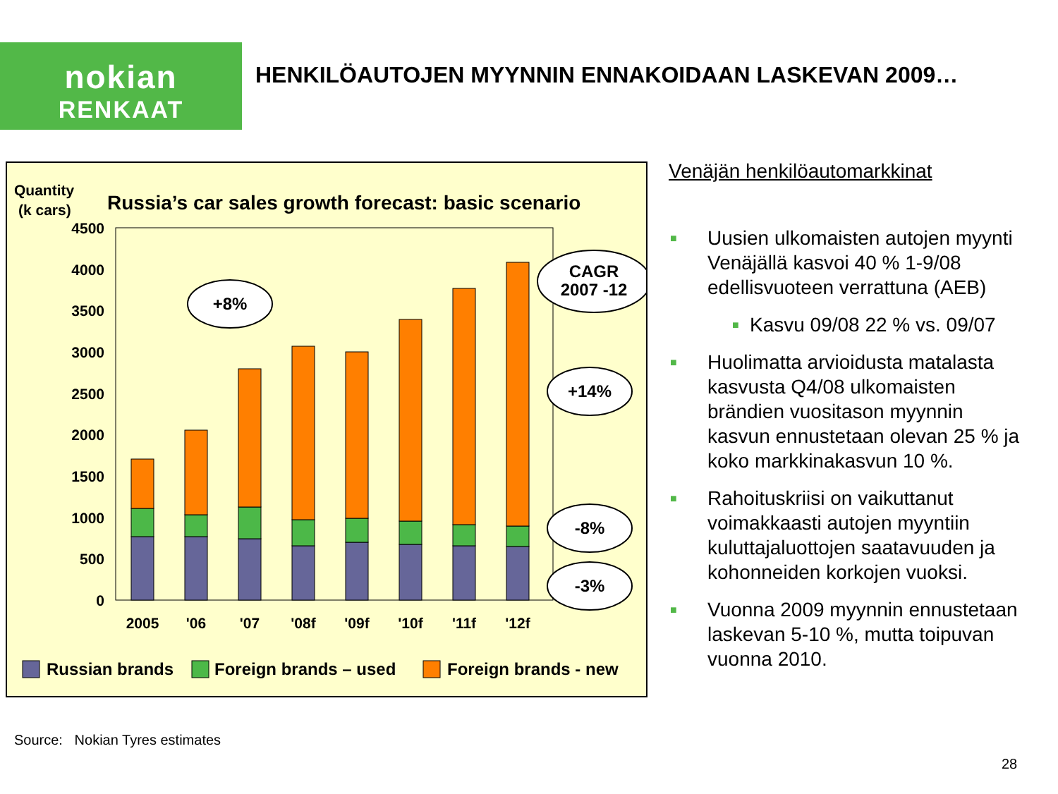nokian
RENKAAT
HENKILÖAUTOJEN MYYNNIN ENNAKOIDAAN LASKEVAN 2009…
Quantity
(k cars)
Russia’s car sales growth forecast: basic scenario
4500
4000
3500
3000
2500
2000
1500
1000
500
0
2005
'06
'07
'08f
'09f
'10f
'11f
'12f
+8%
CAGR
2007 -12
+14%
-8%
-3%
Russian brands
Foreign brands – used
Foreign brands - new
Venäjän henkilöautomarkkinat
■ Uusien ulkomaisten autojen myynti Venäjällä kasvoi 40 % 1-9/08 edellisvuoteen verrattuna (AEB)
■ Kasvu 09/08 22 % vs. 09/07
■ Huolimatta arvioidusta matalasta kasvusta Q4/08 ulkomaisten brändien vuositason myynnin kasvun ennustetaan olevan 25 % ja koko markkinakasvun 10 %.
■ Rahoituskriisi on vaikuttanut voimakkaasti autojen myyntiin kuluttajaluottojen saatavuuden ja kohonneiden korkojen vuoksi.
■ Vuonna 2009 myynnin ennustetaan laskevan 5-10 %, mutta toipuvan vuonna 2010.
Source: Nokian Tyres estimates
28